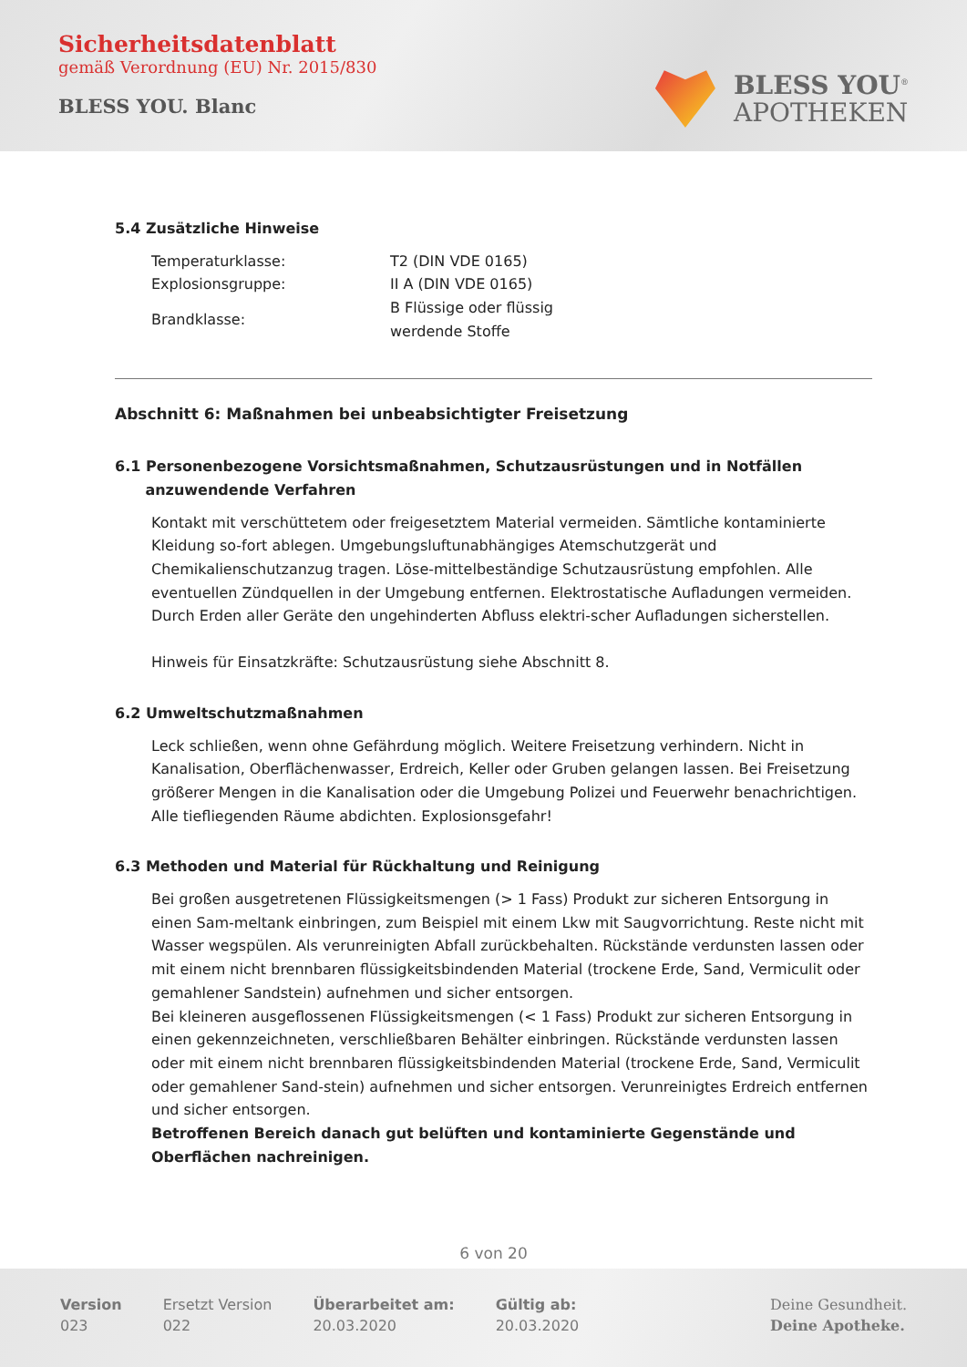Sicherheitsdatenblatt
gemäß Verordnung (EU) Nr. 2015/830
BLESS YOU. Blanc
BLESS YOU<sup>®</sup>
APOTHEKEN
5.4 Zusätzliche Hinweise
| Temperaturklasse: | T2 (DIN VDE 0165) |
| Explosionsgruppe: | II A (DIN VDE 0165) |
| Brandklasse: | B Flüssige oder flüssig werdende Stoffe |
Abschnitt 6: Maßnahmen bei unbeabsichtigter Freisetzung
6.1 Personenbezogene Vorsichtsmaßnahmen, Schutzausrüstungen und in Notfällen
anzuwendende Verfahren
Kontakt mit verschüttetem oder freigesetztem Material vermeiden. Sämtliche kontaminierte Kleidung so-fort ablegen. Umgebungsluftunabhängiges Atemschutzgerät und Chemikalienschutzanzug tragen. Löse-mittelbeständige Schutzausrüstung empfohlen. Alle eventuellen Zündquellen in der Umgebung entfernen. Elektrostatische Aufladungen vermeiden. Durch Erden aller Geräte den ungehinderten Abfluss elektri-scher Aufladungen sicherstellen.
Hinweis für Einsatzkräfte: Schutzausrüstung siehe Abschnitt 8.
6.2 Umweltschutzmaßnahmen
Leck schließen, wenn ohne Gefährdung möglich. Weitere Freisetzung verhindern. Nicht in Kanalisation, Oberflächenwasser, Erdreich, Keller oder Gruben gelangen lassen. Bei Freisetzung größerer Mengen in die Kanalisation oder die Umgebung Polizei und Feuerwehr benachrichtigen. Alle tiefliegenden Räume abdichten. Explosionsgefahr!
6.3 Methoden und Material für Rückhaltung und Reinigung
Bei großen ausgetretenen Flüssigkeitsmengen (> 1 Fass) Produkt zur sicheren Entsorgung in einen Sam-meltank einbringen, zum Beispiel mit einem Lkw mit Saugvorrichtung. Reste nicht mit Wasser wegspülen. Als verunreinigten Abfall zurückbehalten. Rückstände verdunsten lassen oder mit einem nicht brennbaren flüssigkeitsbindenden Material (trockene Erde, Sand, Vermiculit oder gemahlener Sandstein) aufnehmen und sicher entsorgen.
Bei kleineren ausgeflossenen Flüssigkeitsmengen (< 1 Fass) Produkt zur sicheren Entsorgung in einen gekennzeichneten, verschließbaren Behälter einbringen. Rückstände verdunsten lassen oder mit einem nicht brennbaren flüssigkeitsbindenden Material (trockene Erde, Sand, Vermiculit oder gemahlener Sand-stein) aufnehmen und sicher entsorgen. Verunreinigtes Erdreich entfernen und sicher entsorgen.
Betroffenen Bereich danach gut belüften und kontaminierte Gegenstände und Oberflächen nachreinigen.
6 von 20
Version
023
Ersetzt Version
022
Überarbeitet am:
20.03.2020
Gültig ab:
20.03.2020
Deine Gesundheit.
Deine Apotheke.